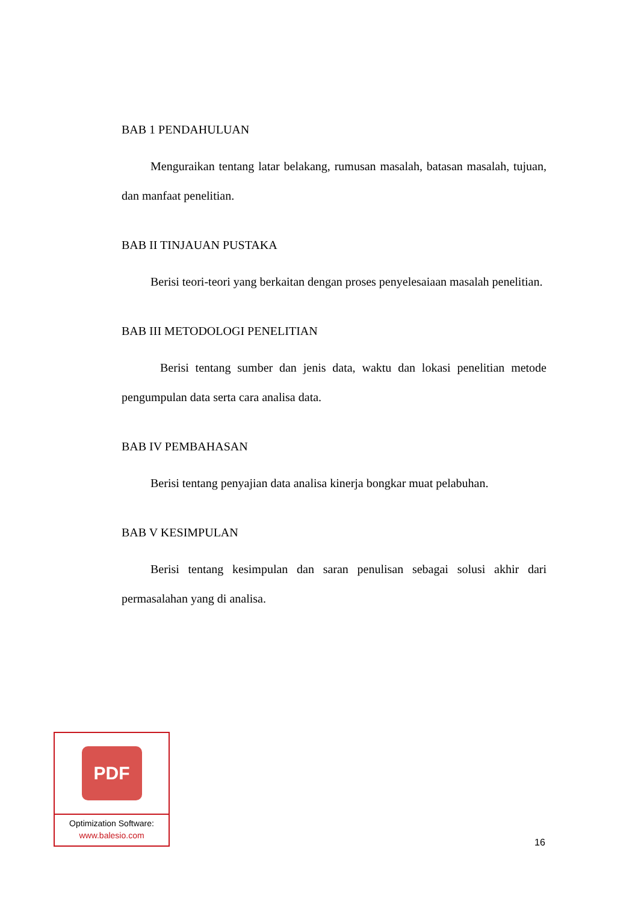BAB 1 PENDAHULUAN
Menguraikan tentang latar belakang, rumusan masalah, batasan masalah, tujuan, dan manfaat penelitian.
BAB II TINJAUAN PUSTAKA
Berisi teori-teori yang berkaitan dengan proses penyelesaiaan masalah penelitian.
BAB III METODOLOGI PENELITIAN
Berisi tentang sumber dan jenis data, waktu dan lokasi penelitian metode pengumpulan data serta cara analisa data.
BAB IV PEMBAHASAN
Berisi tentang penyajian data analisa kinerja bongkar muat pelabuhan.
BAB V KESIMPULAN
Berisi tentang kesimpulan dan saran penulisan sebagai solusi akhir dari permasalahan yang di analisa.
PDF
Optimization Software:
www.balesio.com
16